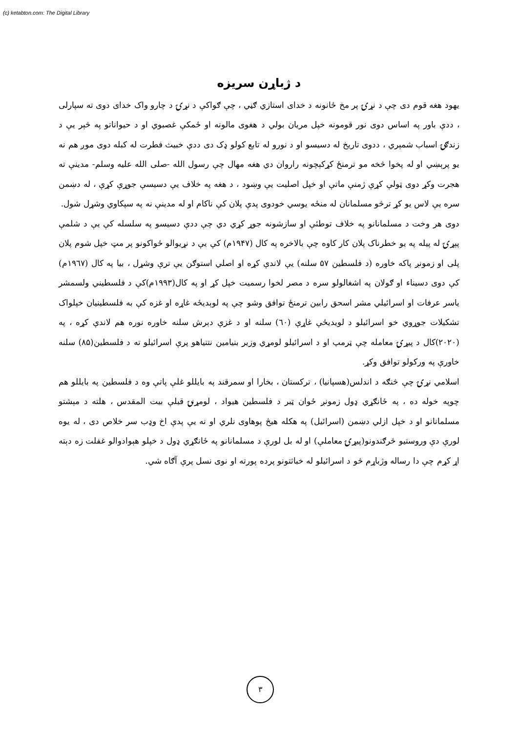(c) ketabton.com: The Digital Library
د ژباړن سریزه
یهود هغه قوم دی چې د نړۍ پر مخ ځانونه د خدای استازي ګڼي ، چې ګواکې د نړۍ د چارو واک خدای دوی ته سپارلی ، ددې باور په اساس دوی نور قومونه خپل مریان بولي د هغوی مالونه او ځمکې غصبوي او د حیواناتو په څېر یې د زندګۍ اسباب شمېري ، ددوی تاریخ له دسیسو او د نورو له تابع کولو ډک دی ددې خبیث فطرت له کبله دوی موږ هم نه یو پرېښي او له پخوا څخه مو ترمنځ کړکېچونه راروان دي هغه مهال چې رسول الله -صلی الله علیه وسلم- مدینې ته هجرت وکړ دوی ټولې کړې ژمنې ماتې او خپل اصلیت یې وښود ، د هغه په خلاف یې دسیسې جوړې کړې ، له دښمن سره یې لاس یو کړ ترڅو مسلمانان له منځه یوسي خودوی پدې پلان کې ناکام او له مدینې نه په سپکاوي وشړل شول.
دوی هر وخت د مسلمانانو په خلاف توطئې او سازشونه جوړ کړي دي چې ددې دسیسو په سلسله کې یې د شلمې پېړۍ له پیله په یو خطرناک پلان کار کاوه چې بالاخره په کال (۱۹۴۷م) کې یې د نړیوالو ځواکونو پر مټ خپل شوم پلان پلی او زمونږ پاکه خاوره (د فلسطین ۵۷ سلنه) یې لاندې کړه او اصلي استوګن یې ترې وشړل ، بیا په کال (۱۹٦۷م) کې دوی دسیناء او ګولان په اشغالولو سره د مصر لخوا رسمیت خپل کړ او په کال(۱۹۹۳م)کې د فلسطیني ولسمشر یاسر عرفات او اسرائیلي مشر اسحق رابین ترمنځ توافق وشو چې په لوېدیځه غاړه او غزه کې به فلسطینیان خپلواک تشکیلات جوړوي خو اسرائیلو د لویدیځې غاړې (٦۰) سلنه او د غزې دېرش سلنه خاوره نوره هم لاندې کړه ، په (۲۰۲۰)کال د پیړۍ معامله چې ټرمپ او د اسرائیلو لومړي وزیر بنیامین نتنیاهو پرې اسرائیلو ته د فلسطین(۸۵) سلنه خاورې په ورکولو توافق وکړ.
اسلامي نړۍ چې څنګه د اندلس(هسپانیا) ، ترکستان ، بخارا او سمرقند په بایللو غلې پاتې وه د فلسطین په بایللو هم چوپه خوله ده ، په ځانګړي ډول زمونږ ځوان ټبر د فلسطین هیواد ، لومړنۍ قبلې بیت المقدس ، هلته د مېشتو مسلمانانو او د خپل ازلي دښمن (اسرائیل) په هکله هیڅ پوهاوی نلري او نه یې پدې اخ وډب سر خلاص دی ، له یوه لورې دې وروستیو څرګندونو(پیړۍ معاملې) او له بل لورې د مسلمانانو په ځانګړي ډول د خپلو هېوادوالو غفلت زه دېته اړ کړم چې دا رساله وژباړم څو د اسرائیلو له خباثتونو پرده پورته او نوی نسل پرې آګاه شي.
۳